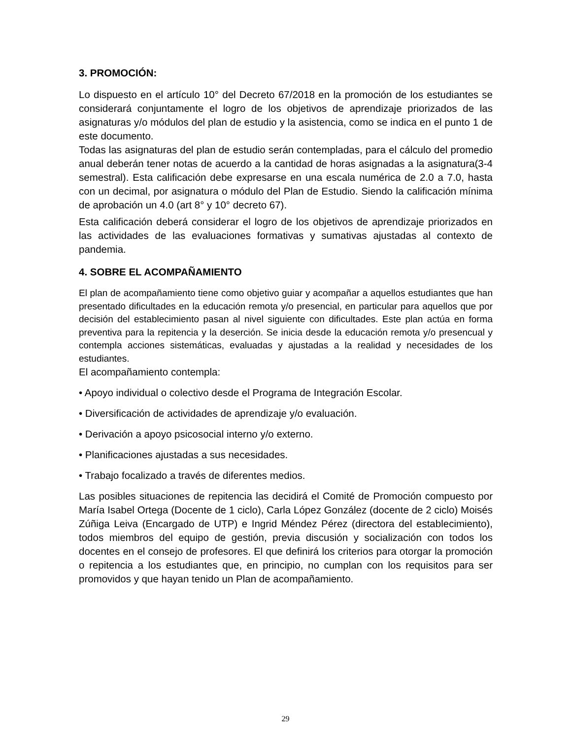3. PROMOCIÓN:
Lo dispuesto en el artículo 10° del Decreto 67/2018 en la promoción de los estudiantes se considerará conjuntamente el logro de los objetivos de aprendizaje priorizados de las asignaturas y/o módulos del plan de estudio y la asistencia, como se indica en el punto 1 de este documento.
Todas las asignaturas del plan de estudio serán contempladas, para el cálculo del promedio anual deberán tener notas de acuerdo a la cantidad de horas asignadas a la asignatura(3-4 semestral). Esta calificación debe expresarse en una escala numérica de 2.0 a 7.0, hasta con un decimal, por asignatura o módulo del Plan de Estudio. Siendo la calificación mínima de aprobación un 4.0 (art 8° y 10° decreto 67).
Esta calificación deberá considerar el logro de los objetivos de aprendizaje priorizados en las actividades de las evaluaciones formativas y sumativas ajustadas al contexto de pandemia.
4. SOBRE EL ACOMPAÑAMIENTO
El plan de acompañamiento tiene como objetivo guiar y acompañar a aquellos estudiantes que han presentado dificultades en la educación remota y/o presencial, en particular para aquellos que por decisión del establecimiento pasan al nivel siguiente con dificultades. Este plan actúa en forma preventiva para la repitencia y la deserción. Se inicia desde la educación remota y/o presencual y contempla acciones sistemáticas, evaluadas y ajustadas a la realidad y necesidades de los estudiantes.
El acompañamiento contempla:
• Apoyo individual o colectivo desde el Programa de Integración Escolar.
• Diversificación de actividades de aprendizaje y/o evaluación.
• Derivación a apoyo psicosocial interno y/o externo.
• Planificaciones ajustadas a sus necesidades.
• Trabajo focalizado a través de diferentes medios.
Las posibles situaciones de repitencia las decidirá el Comité de Promoción compuesto por María Isabel Ortega (Docente de 1 ciclo), Carla López González (docente de 2 ciclo) Moisés Zúñiga Leiva (Encargado de UTP) e Ingrid Méndez Pérez (directora del establecimiento), todos miembros del equipo de gestión, previa discusión y socialización con todos los docentes en el consejo de profesores. El que definirá los criterios para otorgar la promoción o repitencia a los estudiantes que, en principio, no cumplan con los requisitos para ser promovidos y que hayan tenido un Plan de acompañamiento.
29